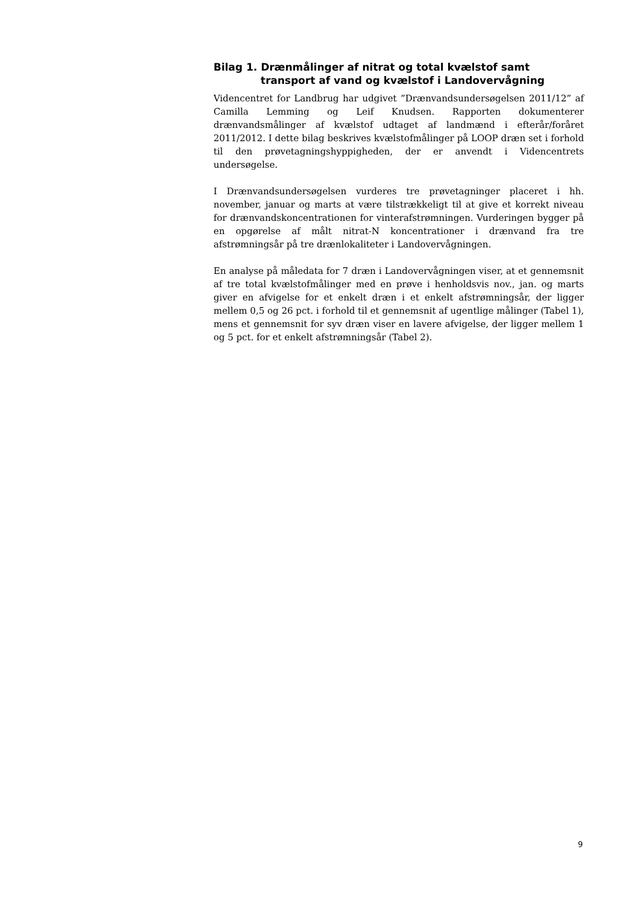Bilag 1. Drænmålinger af nitrat og total kvælstof samt transport af vand og kvælstof i Landovervågning
Videncentret for Landbrug har udgivet ”Drænvandsundersøgelsen 2011/12” af Camilla Lemming og Leif Knudsen. Rapporten dokumenterer drænvandsmålinger af kvælstof udtaget af landmænd i efterår/foråret 2011/2012. I dette bilag beskrives kvælstofmålinger på LOOP dræn set i forhold til den prøvetagningshyppigheden, der er anvendt i Videncentrets undersøgelse.
I Drænvandsundersøgelsen vurderes tre prøvetagninger placeret i hh. november, januar og marts at være tilstrækkeligt til at give et korrekt niveau for drænvandskoncentrationen for vinterafstrømningen. Vurderingen bygger på en opgørelse af målt nitrat-N koncentrationer i drænvand fra tre afstrømningsår på tre drænlokaliteter i Landovervågningen.
En analyse på måledata for 7 dræn i Landovervågningen viser, at et gennemsnit af tre total kvælstofmålinger med en prøve i henholdsvis nov., jan. og marts giver en afvigelse for et enkelt dræn i et enkelt afstrømningsår, der ligger mellem 0,5 og 26 pct. i forhold til et gennemsnit af ugentlige målinger (Tabel 1), mens et gennemsnit for syv dræn viser en lavere afvigelse, der ligger mellem 1 og 5 pct. for et enkelt afstrømningsår (Tabel 2).
9